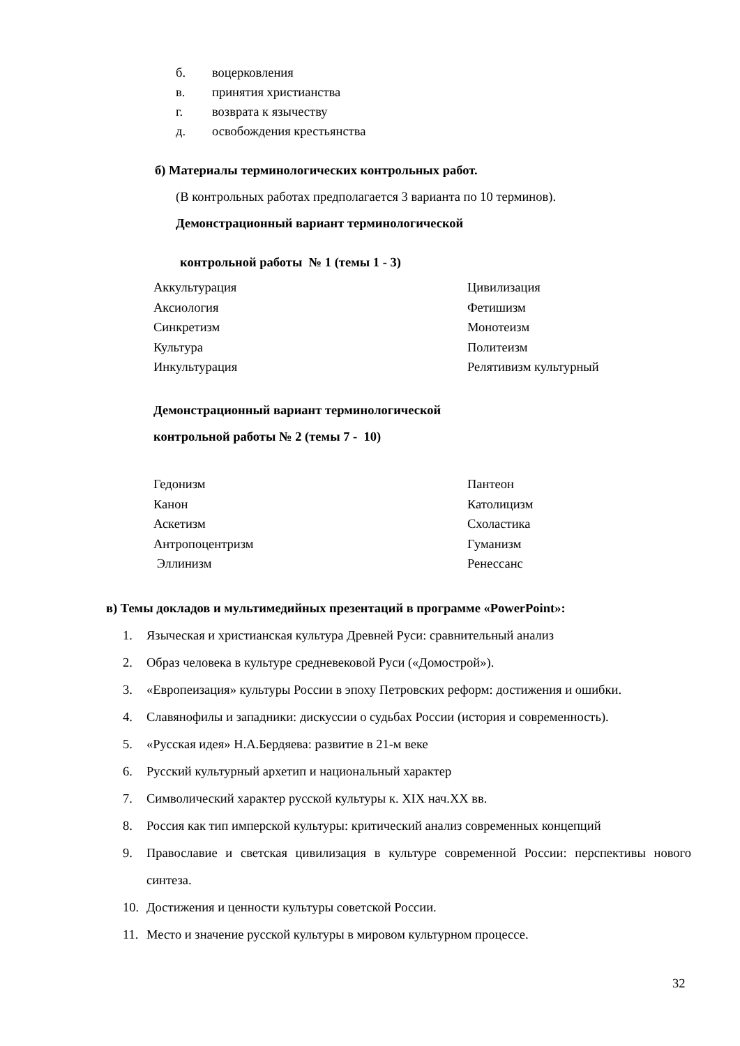б. воцерковления
в. принятия христианства
г. возврата к язычеству
д. освобождения крестьянства
б) Материалы терминологических контрольных работ.
(В контрольных работах предполагается 3 варианта по 10 терминов).
Демонстрационный вариант терминологической
контрольной работы № 1 (темы 1 - 3)
Аккультурация
Аксиология
Синкретизм
Культура
Инкультурация
Цивилизация
Фетишизм
Монотеизм
Политеизм
Релятивизм культурный
Демонстрационный вариант терминологической
контрольной работы № 2 (темы 7 - 10)
Гедонизм
Канон
Аскетизм
Антропоцентризм
Эллинизм
Пантеон
Католицизм
Схоластика
Гуманизм
Ренессанс
в) Темы докладов и мультимедийных презентаций в программе «PowerPoint»:
1. Языческая и христианская культура Древней Руси: сравнительный анализ
2. Образ человека в культуре средневековой Руси («Домострой»).
3. «Европеизация» культуры России в эпоху Петровских реформ: достижения и ошибки.
4. Славянофилы и западники: дискуссии о судьбах России (история и современность).
5. «Русская идея» Н.А.Бердяева: развитие в 21-м веке
6. Русский культурный архетип и национальный характер
7. Символический характер русской культуры к. XIX нач.XX вв.
8. Россия как тип имперской культуры: критический анализ современных концепций
9. Православие и светская цивилизация в культуре современной России: перспективы нового синтеза.
10. Достижения и ценности культуры советской России.
11. Место и значение русской культуры в мировом культурном процессе.
32